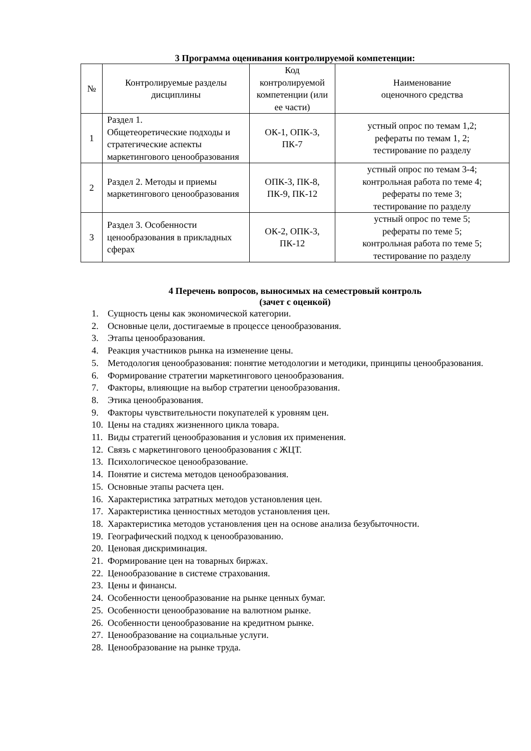3 Программа оценивания контролируемой компетенции:
| № | Контролируемые разделы дисциплины | Код контролируемой компетенции (или ее части) | Наименование оценочного средства |
| 1 | Раздел 1. Общетеоретические подходы и стратегические аспекты маркетингового ценообразования | ОК-1, ОПК-3, ПК-7 | устный опрос по темам 1,2; рефераты по темам 1, 2; тестирование по разделу |
| 2 | Раздел 2. Методы и приемы маркетингового ценообразования | ОПК-3, ПК-8, ПК-9, ПК-12 | устный опрос по темам 3-4; контрольная работа по теме 4; рефераты по теме 3; тестирование по разделу |
| 3 | Раздел 3. Особенности ценообразования в прикладных сферах | ОК-2, ОПК-3, ПК-12 | устный опрос по теме 5; рефераты по теме 5; контрольная работа по теме 5; тестирование по разделу |
4 Перечень вопросов, выносимых на семестровый контроль
(зачет с оценкой)
1. Сущность цены как экономической категории.
2. Основные цели, достигаемые в процессе ценообразования.
3. Этапы ценообразования.
4. Реакция участников рынка на изменение цены.
5. Методология ценообразования: понятие методологии и методики, принципы ценообразования.
6. Формирование стратегии маркетингового ценообразования.
7. Факторы, влияющие на выбор стратегии ценообразования.
8. Этика ценообразования.
9. Факторы чувствительности покупателей к уровням цен.
10. Цены на стадиях жизненного цикла товара.
11. Виды стратегий ценообразования и условия их применения.
12. Связь с маркетингового ценообразования с ЖЦТ.
13. Психологическое ценообразование.
14. Понятие и система методов ценообразования.
15. Основные этапы расчета цен.
16. Характеристика затратных методов установления цен.
17. Характеристика ценностных методов установления цен.
18. Характеристика методов установления цен на основе анализа безубыточности.
19. Географический подход к ценообразованию.
20. Ценовая дискриминация.
21. Формирование цен на товарных биржах.
22. Ценообразование в системе страхования.
23. Цены и финансы.
24. Особенности ценообразование на рынке ценных бумаг.
25. Особенности ценообразование на валютном рынке.
26. Особенности ценообразование на кредитном рынке.
27. Ценообразование на социальные услуги.
28. Ценообразование на рынке труда.